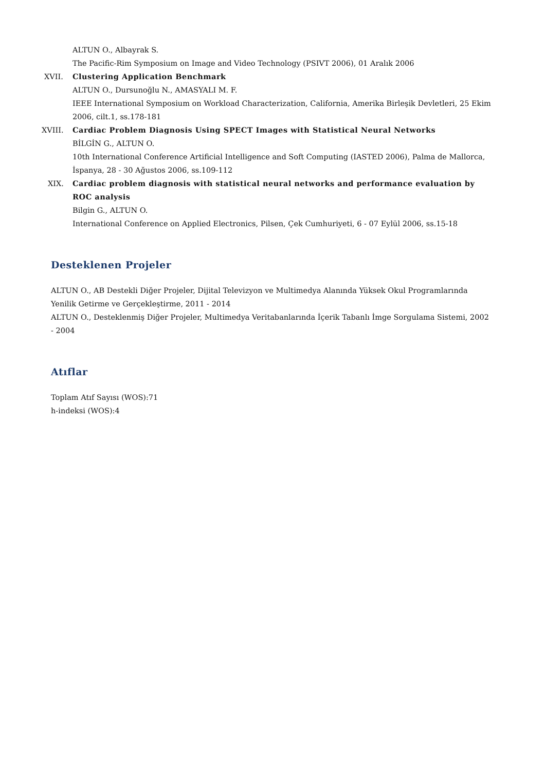ALTUN O., Albayrak S.
The Pacific-Rim Symposium on Image and Video Technology (PSIVT 2006), 01 Aralık 2006
XVII. Clustering Application Benchmark
ALTUN O., Dursunoğlu N., AMASYALI M. F.
IEEE International Symposium on Workload Characterization, California, Amerika Birleşik Devletleri, 25 Ekim 2006, cilt.1, ss.178-181
XVIII. Cardiac Problem Diagnosis Using SPECT Images with Statistical Neural Networks
BİLGİN G., ALTUN O.
10th International Conference Artificial Intelligence and Soft Computing (IASTED 2006), Palma de Mallorca, İspanya, 28 - 30 Ağustos 2006, ss.109-112
XIX. Cardiac problem diagnosis with statistical neural networks and performance evaluation by ROC analysis
Bilgin G., ALTUN O.
International Conference on Applied Electronics, Pilsen, Çek Cumhuriyeti, 6 - 07 Eylül 2006, ss.15-18
Desteklenen Projeler
ALTUN O., AB Destekli Diğer Projeler, Dijital Televizyon ve Multimedya Alanında Yüksek Okul Programlarında Yenilik Getirme ve Gerçekleştirme, 2011 - 2014
ALTUN O., Desteklenmiş Diğer Projeler, Multimedya Veritabanlarında İçerik Tabanlı İmge Sorgulama Sistemi, 2002 - 2004
Atıflar
Toplam Atıf Sayısı (WOS):71
h-indeksi (WOS):4